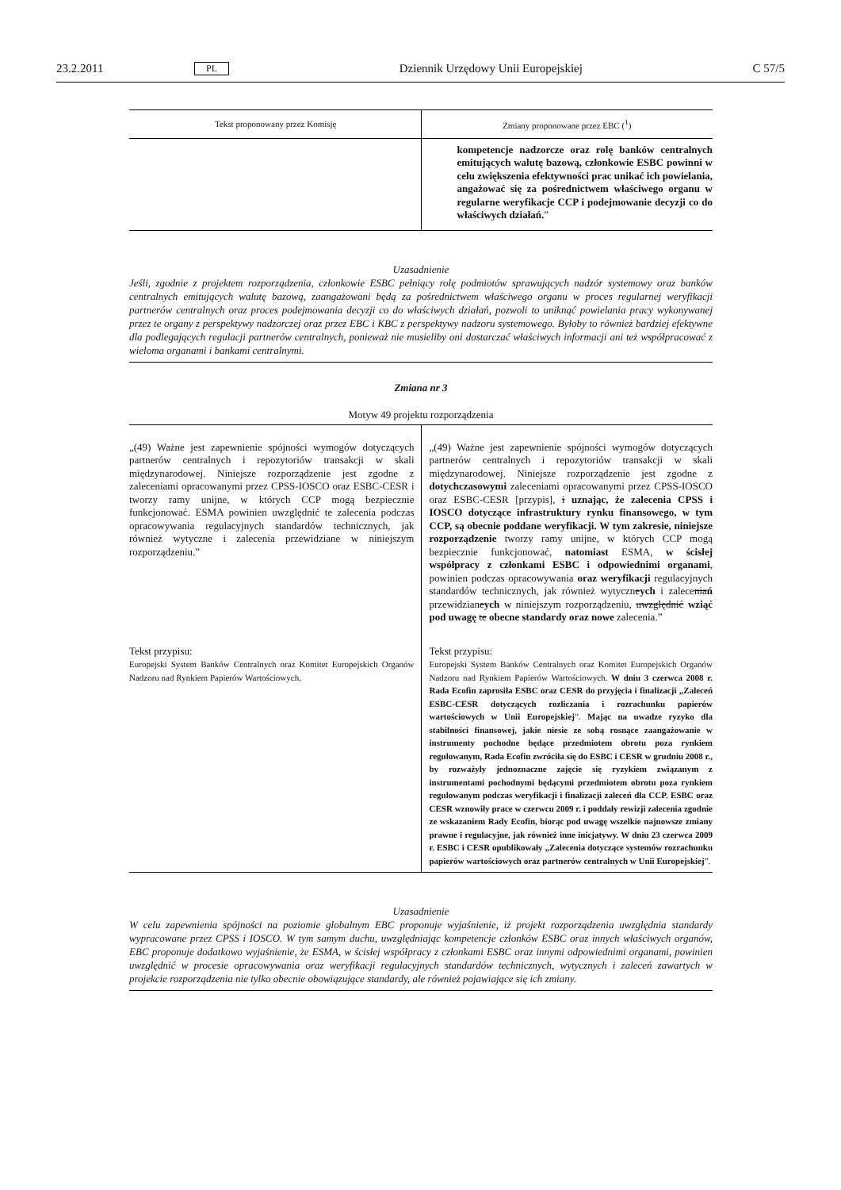23.2.2011 PL Dziennik Urzędowy Unii Europejskiej C 57/5
| Tekst proponowany przez Komisję | Zmiany proponowane przez EBC (<sup>1</sup>) |
| --- | --- |
| | kompetencje nadzorcze oraz rolę banków centralnych emitujących walutę bazową, członkowie ESBC powinni w celu zwiększenia efektywności prac unikać ich powielania, angażować się za pośrednictwem właściwego organu w regularne weryfikacje CCP i podejmowanie decyzji co do właściwych działań. ” |
Uzasadnienie
Jeśli, zgodnie z projektem rozporządzenia, członkowie ESBC pełniący rolę podmiotów sprawujących nadzór systemowy oraz banków centralnych emitujących walutę bazową, zaangażowani będą za pośrednictwem właściwego organu w proces regularnej weryfikacji partnerów centralnych oraz proces podejmowania decyzji co do właściwych działań, pozwoli to uniknąć powielania pracy wykonywanej przez te organy z perspektywy nadzorczej oraz przez EBC i KBC z perspektywy nadzoru systemowego. Byłoby to również bardziej efektywne dla podlegających regulacji partnerów centralnych, ponieważ nie musieliby oni dostarczać właściwych informacji ani też współpracować z wieloma organami i bankami centralnymi.
Zmiana nr 3
Motyw 49 projektu rozporządzenia
| „(49) Ważne jest zapewnienie spójności wymogów dotyczących partnerów centralnych i repozytoriów transakcji w skali międzynarodowej. Niniejsze rozporządzenie jest zgodne z zaleceniami opracowanymi przez CPSS-IOSCO oraz ESBC-CESR i tworzy ramy unijne, w których CCP mogą bezpiecznie funkcjonować. ESMA powinien uwzględnić te zalecenia podczas opracowywania regulacyjnych standardów technicznych, jak również wytyczne i zalecenia przewidziane w niniejszym rozporządzeniu.” | „(49) Ważne jest zapewnienie spójności wymogów dotyczących partnerów centralnych i repozytoriów transakcji w skali międzynarodowej. Niniejsze rozporządzenie jest zgodne z dotychczasowymi zaleceniami opracowanymi przez CPSS-IOSCO oraz ESBC-CESR [przypis], i uznając, że zalecenia CPSS i IOSCO dotyczące infrastruktury rynku finansowego, w tym CCP, są obecnie poddane weryfikacji. W tym zakresie, niniejsze rozporządzenie tworzy ramy unijne, w których CCP mogą bezpiecznie funkcjonować, natomiast ESMA, w ścisłej współpracy z członkami ESBC i odpowiednimi organami , powinien podczas opracowywania oraz weryfikacji regulacyjnych standardów technicznych, jak również wytyczn e ych i zalece nia ń przewidzian e ych w niniejszym rozporządzeniu, uwzględnić wziąć pod uwagę te obecne standardy oraz nowe zalecenia.” |
| Tekst przypisu: Europejski System Banków Centralnych oraz Komitet Europejskich Organów Nadzoru nad Rynkiem Papierów Wartościowych. | Tekst przypisu: Europejski System Banków Centralnych oraz Komitet Europejskich Organów Nadzoru nad Rynkiem Papierów Wartościowych. W dniu 3 czerwca 2008 r. Rada Ecofin zaprosiła ESBC oraz CESR do przyjęcia i finalizacji „Zaleceń ESBC-CESR dotyczących rozliczania i rozrachunku papierów wartościowych w Unii Europejskiej ”. Mając na uwadze ryzyko dla stabilności finansowej, jakie niesie ze sobą rosnące zaangażowanie w instrumenty pochodne będące przedmiotem obrotu poza rynkiem regulowanym, Rada Ecofin zwróciła się do ESBC i CESR w grudniu 2008 r., by rozważyły jednoznaczne zajęcie się ryzykiem związanym z instrumentami pochodnymi będącymi przedmiotem obrotu poza rynkiem regulowanym podczas weryfikacji i finalizacji zaleceń dla CCP. ESBC oraz CESR wznowiły prace w czerwcu 2009 r. i poddały rewizji zalecenia zgodnie ze wskazaniem Rady Ecofin, biorąc pod uwagę wszelkie najnowsze zmiany prawne i regulacyjne, jak również inne inicjatywy. W dniu 23 czerwca 2009 r. ESBC i CESR opublikowały „Zalecenia dotyczące systemów rozrachunku papierów wartościowych oraz partnerów centralnych w Unii Europejskiej ”. |
Uzasadnienie
W celu zapewnienia spójności na poziomie globalnym EBC proponuje wyjaśnienie, iż projekt rozporządzenia uwzględnia standardy wypracowane przez CPSS i IOSCO. W tym samym duchu, uwzględniając kompetencje członków ESBC oraz innych właściwych organów, EBC proponuje dodatkowo wyjaśnienie, że ESMA, w ścisłej współpracy z członkami ESBC oraz innymi odpowiednimi organami, powinien uwzględnić w procesie opracowywania oraz weryfikacji regulacyjnych standardów technicznych, wytycznych i zaleceń zawartych w projekcie rozporządzenia nie tylko obecnie obowiązujące standardy, ale również pojawiające się ich zmiany.